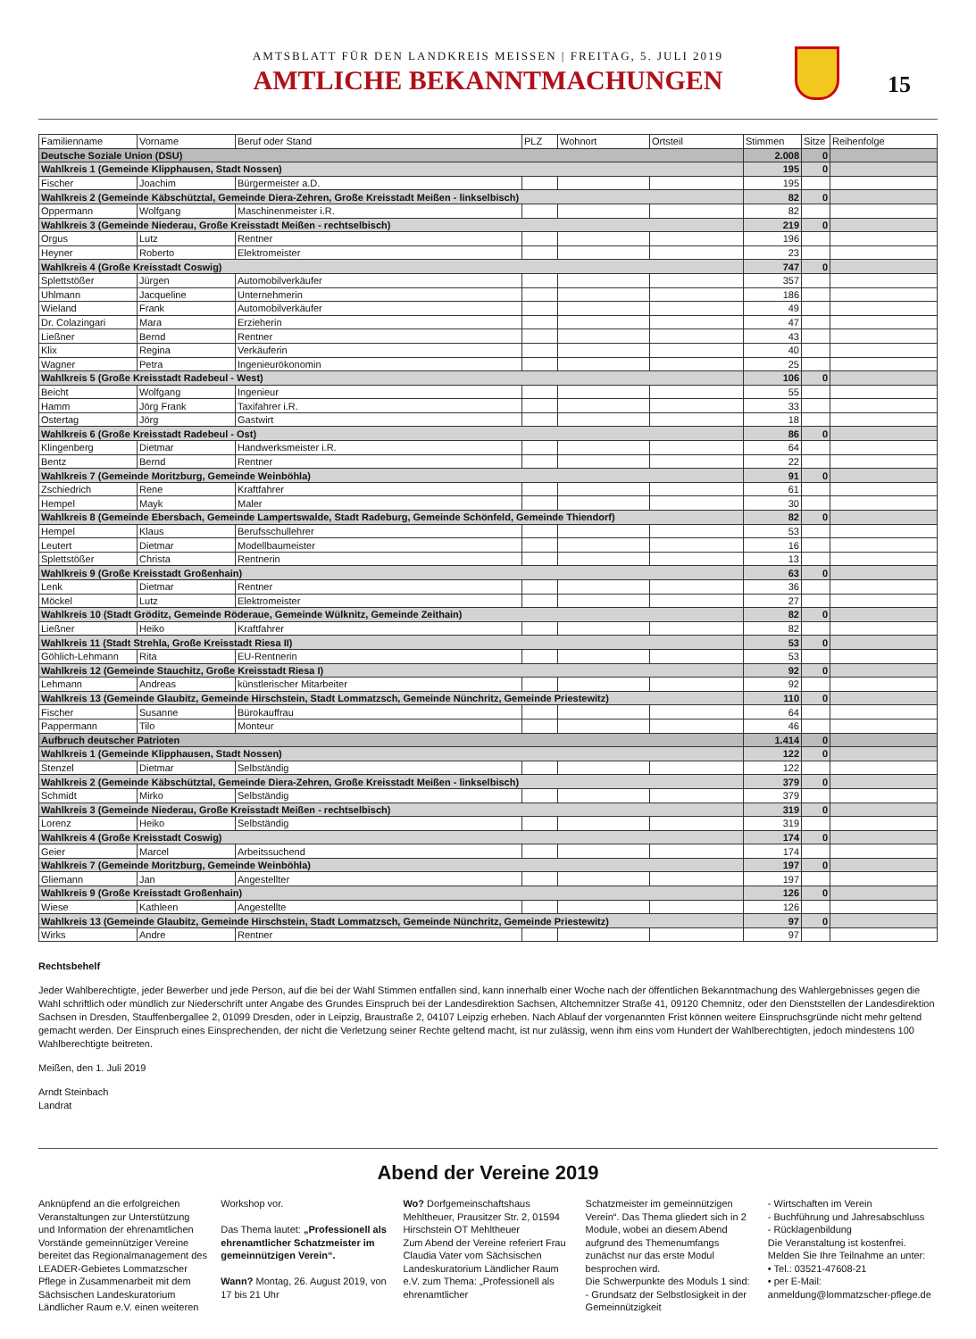AMTSBLATT FÜR DEN LANDKREIS MEISSEN | FREITAG, 5. JULI 2019
AMTLICHE BEKANNTMACHUNGEN
15
| Familienname | Vorname | Beruf oder Stand | PLZ | Wohnort | Ortsteil | Stimmen | Sitze | Reihenfolge |
| --- | --- | --- | --- | --- | --- | --- | --- | --- |
| Deutsche Soziale Union (DSU) | | | | | | 2.008 | 0 | |
| Wahlkreis 1 (Gemeinde Klipphausen, Stadt Nossen) | | | | | | 195 | 0 | |
| Fischer | Joachim | Bürgermeister a.D. | | | | 195 | | |
| Wahlkreis 2 (Gemeinde Käbschütztal, Gemeinde Diera-Zehren, Große Kreisstadt Meißen - linkselbisch) | | | | | | 82 | 0 | |
| Oppermann | Wolfgang | Maschinenmeister i.R. | | | | 82 | | |
| Wahlkreis 3 (Gemeinde Niederau, Große Kreisstadt Meißen - rechtselbisch) | | | | | | 219 | 0 | |
| Orgus | Lutz | Rentner | | | | 196 | | |
| Heyner | Roberto | Elektromeister | | | | 23 | | |
| Wahlkreis 4 (Große Kreisstadt Coswig) | | | | | | 747 | 0 | |
| Splettstößer | Jürgen | Automobilverkäufer | | | | 357 | | |
| Uhlmann | Jacqueline | Unternehmerin | | | | 186 | | |
| Wieland | Frank | Automobilverkäufer | | | | 49 | | |
| Dr. Colazingari | Mara | Erzieherin | | | | 47 | | |
| Ließner | Bernd | Rentner | | | | 43 | | |
| Klix | Regina | Verkäuferin | | | | 40 | | |
| Wagner | Petra | Ingenieurökonomin | | | | 25 | | |
| Wahlkreis 5 (Große Kreisstadt Radebeul - West) | | | | | | 106 | 0 | |
| Beicht | Wolfgang | Ingenieur | | | | 55 | | |
| Hamm | Jörg Frank | Taxifahrer i.R. | | | | 33 | | |
| Ostertag | Jörg | Gastwirt | | | | 18 | | |
| Wahlkreis 6 (Große Kreisstadt Radebeul - Ost) | | | | | | 86 | 0 | |
| Klingenberg | Dietmar | Handwerksmeister i.R. | | | | 64 | | |
| Bentz | Bernd | Rentner | | | | 22 | | |
| Wahlkreis 7 (Gemeinde Moritzburg, Gemeinde Weinböhla) | | | | | | 91 | 0 | |
| Zschiedrich | Rene | Kraftfahrer | | | | 61 | | |
| Hempel | Mayk | Maler | | | | 30 | | |
| Wahlkreis 8 (Gemeinde Ebersbach, Gemeinde Lampertswalde, Stadt Radeburg, Gemeinde Schönfeld, Gemeinde Thiendorf) | | | | | | 82 | 0 | |
| Hempel | Klaus | Berufsschullehrer | | | | 53 | | |
| Leutert | Dietmar | Modellbaumeister | | | | 16 | | |
| Splettstößer | Christa | Rentnerin | | | | 13 | | |
| Wahlkreis 9 (Große Kreisstadt Großenhain) | | | | | | 63 | 0 | |
| Lenk | Dietmar | Rentner | | | | 36 | | |
| Möckel | Lutz | Elektromeister | | | | 27 | | |
| Wahlkreis 10 (Stadt Gröditz, Gemeinde Röderaue, Gemeinde Wülknitz, Gemeinde Zeithain) | | | | | | 82 | 0 | |
| Ließner | Heiko | Kraftfahrer | | | | 82 | | |
| Wahlkreis 11 (Stadt Strehla, Große Kreisstadt Riesa II) | | | | | | 53 | 0 | |
| Göhlich-Lehmann | Rita | EU-Rentnerin | | | | 53 | | |
| Wahlkreis 12 (Gemeinde Stauchitz, Große Kreisstadt Riesa I) | | | | | | 92 | 0 | |
| Lehmann | Andreas | künstlerischer Mitarbeiter | | | | 92 | | |
| Wahlkreis 13 (Gemeinde Glaubitz, Gemeinde Hirschstein, Stadt Lommatzsch, Gemeinde Nünchritz, Gemeinde Priestewitz) | | | | | | 110 | 0 | |
| Fischer | Susanne | Bürokauffrau | | | | 64 | | |
| Pappermann | Tilo | Monteur | | | | 46 | | |
| Aufbruch deutscher Patrioten | | | | | | 1.414 | 0 | |
| Wahlkreis 1 (Gemeinde Klipphausen, Stadt Nossen) | | | | | | 122 | 0 | |
| Stenzel | Dietmar | Selbständig | | | | 122 | | |
| Wahlkreis 2 (Gemeinde Käbschütztal, Gemeinde Diera-Zehren, Große Kreisstadt Meißen - linkselbisch) | | | | | | 379 | 0 | |
| Schmidt | Mirko | Selbständig | | | | 379 | | |
| Wahlkreis 3 (Gemeinde Niederau, Große Kreisstadt Meißen - rechtselbisch) | | | | | | 319 | 0 | |
| Lorenz | Heiko | Selbständig | | | | 319 | | |
| Wahlkreis 4 (Große Kreisstadt Coswig) | | | | | | 174 | 0 | |
| Geier | Marcel | Arbeitssuchend | | | | 174 | | |
| Wahlkreis 7 (Gemeinde Moritzburg, Gemeinde Weinböhla) | | | | | | 197 | 0 | |
| Gliemann | Jan | Angestellter | | | | 197 | | |
| Wahlkreis 9 (Große Kreisstadt Großenhain) | | | | | | 126 | 0 | |
| Wiese | Kathleen | Angestellte | | | | 126 | | |
| Wahlkreis 13 (Gemeinde Glaubitz, Gemeinde Hirschstein, Stadt Lommatzsch, Gemeinde Nünchritz, Gemeinde Priestewitz) | | | | | | 97 | 0 | |
| Wirks | Andre | Rentner | | | | 97 | | |
Rechtsbehelf
Jeder Wahlberechtigte, jeder Bewerber und jede Person, auf die bei der Wahl Stimmen entfallen sind, kann innerhalb einer Woche nach der öffentlichen Bekanntmachung des Wahlergebnisses gegen die Wahl schriftlich oder mündlich zur Niederschrift unter Angabe des Grundes Einspruch bei der Landesdirektion Sachsen, Altchemnitzer Straße 41, 09120 Chemnitz, oder den Dienststellen der Landesdirektion Sachsen in Dresden, Stauffenbergallee 2, 01099 Dresden, oder in Leipzig, Braustraße 2, 04107 Leipzig erheben. Nach Ablauf der vorgenannten Frist können weitere Einspruchsgründe nicht mehr geltend gemacht werden. Der Einspruch eines Einsprechenden, der nicht die Verletzung seiner Rechte geltend macht, ist nur zulässig, wenn ihm eins vom Hundert der Wahlberechtigten, jedoch mindestens 100 Wahlberechtigte beitreten.
Meißen, den 1. Juli 2019
Arndt Steinbach
Landrat
Abend der Vereine 2019
Anknüpfend an die erfolgreichen Veranstaltungen zur Unterstützung und Information der ehrenamtlichen Vorstände gemeinnütziger Vereine bereitet das Regionalmanagement des LEADER-Gebietes Lommatzscher Pflege in Zusammenarbeit mit dem Sächsischen Landeskuratorium Ländlicher Raum e.V. einen weiteren
Workshop vor.
Das Thema lautet: „Professionell als ehrenamtlicher Schatzmeister im gemeinnützigen Verein“.
Wann? Montag, 26. August 2019, von 17 bis 21 Uhr
Wo? Dorfgemeinschaftshaus Mehltheuer, Prausitzer Str. 2, 01594 Hirschstein OT Mehltheuer
Zum Abend der Vereine referiert Frau Claudia Vater vom Sächsischen Landeskuratorium Ländlicher Raum e.V. zum Thema: „Professionell als ehrenamtlicher
Schatzmeister im gemeinnützigen Verein“. Das Thema gliedert sich in 2 Module, wobei an diesem Abend aufgrund des Themenumfangs zunächst nur das erste Modul besprochen wird.
Die Schwerpunkte des Moduls 1 sind:
- Grundsatz der Selbstlosigkeit in der Gemeinnützigkeit
- Wirtschaften im Verein
- Buchführung und Jahresabschluss
- Rücklagenbildung
Die Veranstaltung ist kostenfrei.
Melden Sie Ihre Teilnahme an unter:
• Tel.: 03521-47608-21
• per E-Mail: anmeldung@lommatzscher-pflege.de